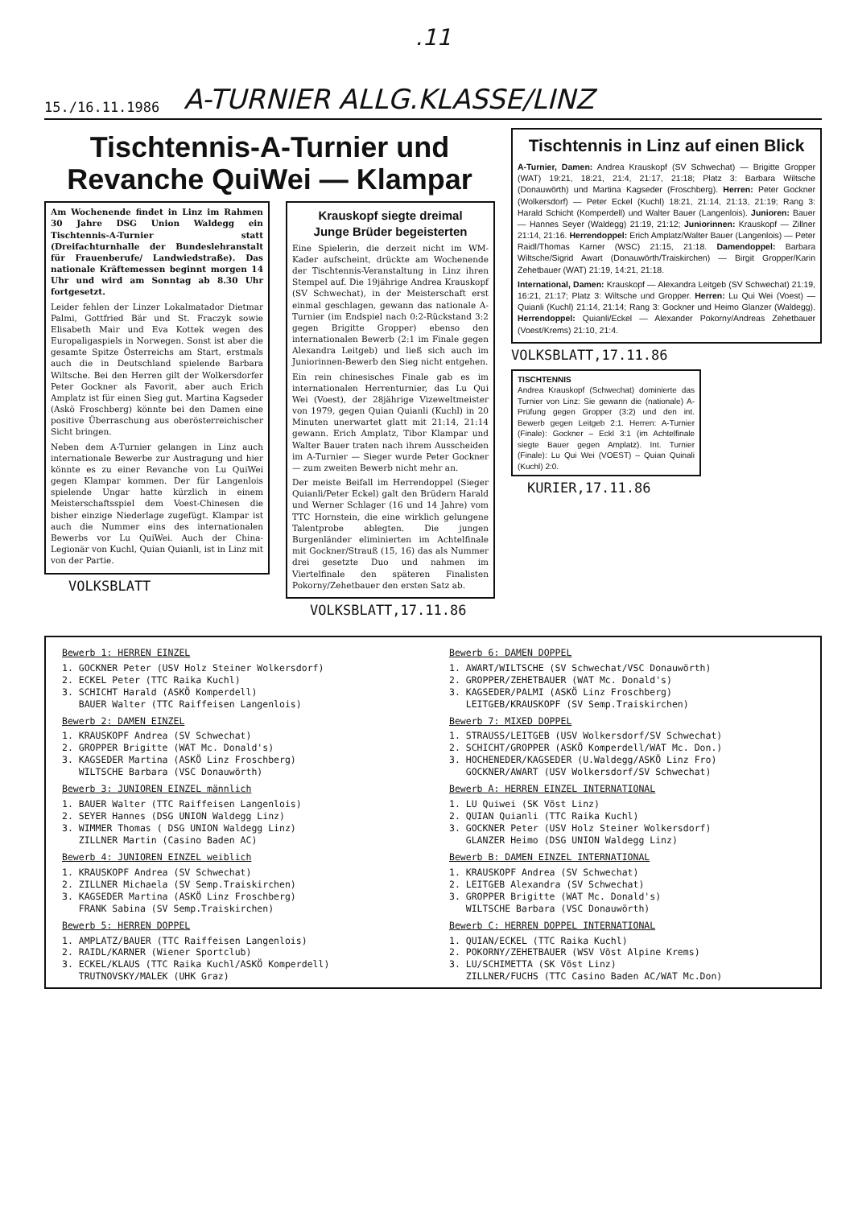.11
15./16.11.1986 A-TURNIER ALLG.KLASSE/LINZ
Tischtennis-A-Turnier und Revanche QuiWei — Klampar
Am Wochenende findet in Linz im Rahmen 30 Jahre DSG Union Waldegg ein Tischtennis-A-Turnier statt (Dreifachturnhalle der Bundeslehranstalt für Frauenberufe/ Landwiedstraße). Das nationale Kräftemessen beginnt morgen 14 Uhr und wird am Sonntag ab 8.30 Uhr fortgesetzt.
Leider fehlen der Linzer Lokalmatador Dietmar Palmi, Gottfried Bär und St. Fraczyk sowie Elisabeth Mair und Eva Kottek wegen des Europaligaspiels in Norwegen. Sonst ist aber die gesamte Spitze Österreichs am Start, erstmals auch die in Deutschland spielende Barbara Wiltsche. Bei den Herren gilt der Wolkersdorfer Peter Gockner als Favorit, aber auch Erich Amplatz ist für einen Sieg gut. Martina Kagseder (Askö Froschberg) könnte bei den Damen eine positive Überraschung aus oberösterreichischer Sicht bringen.
Neben dem A-Turnier gelangen in Linz auch internationale Bewerbe zur Austragung und hier könnte es zu einer Revanche von Lu QuiWei gegen Klampar kommen. Der für Langenlois spielende Ungar hatte kürzlich in einem Meisterschaftsspiel dem Voest-Chinesen die bisher einzige Niederlage zugefügt. Klampar ist auch die Nummer eins des internationalen Bewerbs vor Lu QuiWei. Auch der China-Legionär von Kuchl, Quian Quianli, ist in Linz mit von der Partie.
VOLKSBLATT
Krauskopf siegte dreimal
Junge Brüder begeisterten
Eine Spielerin, die derzeit nicht im WM-Kader aufscheint, drückte am Wochenende der Tischtennis-Veranstaltung in Linz ihren Stempel auf. Die 19jährige Andrea Krauskopf (SV Schwechat), in der Meisterschaft erst einmal geschlagen, gewann das nationale A-Turnier (im Endspiel nach 0:2-Rückstand 3:2 gegen Brigitte Gropper) ebenso den internationalen Bewerb (2:1 im Finale gegen Alexandra Leitgeb) und ließ sich auch im Juniorinnen-Bewerb den Sieg nicht entgehen.
Ein rein chinesisches Finale gab es im internationalen Herrenturnier, das Lu Qui Wei (Voest), der 28jährige Vizeweltmeister von 1979, gegen Quian Quianli (Kuchl) in 20 Minuten unerwartet glatt mit 21:14, 21:14 gewann. Erich Amplatz, Tibor Klampar und Walter Bauer traten nach ihrem Ausscheiden im A-Turnier — Sieger wurde Peter Gockner — zum zweiten Bewerb nicht mehr an.
Der meiste Beifall im Herrendoppel (Sieger Quianli/Peter Eckel) galt den Brüdern Harald und Werner Schlager (16 und 14 Jahre) vom TTC Hornstein, die eine wirklich gelungene Talentprobe ablegten. Die jungen Burgenländer eliminierten im Achtelfinale mit Gockner/Strauß (15, 16) das als Nummer drei gesetzte Duo und nahmen im Viertelfinale den späteren Finalisten Pokorny/Zehetbauer den ersten Satz ab.
VOLKSBLATT,17.11.86
Tischtennis in Linz auf einen Blick
A-Turnier, Damen: Andrea Krauskopf (SV Schwechat) — Brigitte Gropper (WAT) 19:21, 18:21, 21:4, 21:17, 21:18; Platz 3: Barbara Wiltsche (Donauwörth) und Martina Kagseder (Froschberg). Herren: Peter Gockner (Wolkersdorf) — Peter Eckel (Kuchl) 18:21, 21:14, 21:13, 21:19; Rang 3: Harald Schicht (Komperdell) und Walter Bauer (Langenlois). Junioren: Bauer — Hannes Seyer (Waldegg) 21:19, 21:12; Juniorinnen: Krauskopf — Zillner 21:14, 21:16. Herrendoppel: Erich Amplatz/Walter Bauer (Langenlois) — Peter Raidl/Thomas Karner (WSC) 21:15, 21:18. Damendoppel: Barbara Wiltsche/Sigrid Awart (Donauwörth/Traiskirchen) — Birgit Gropper/Karin Zehetbauer (WAT) 21:19, 14:21, 21:18.
International, Damen: Krauskopf — Alexandra Leitgeb (SV Schwechat) 21:19, 16:21, 21:17; Platz 3: Wiltsche und Gropper. Herren: Lu Qui Wei (Voest) — Quianli (Kuchl) 21:14, 21:14; Rang 3: Gockner und Heimo Glanzer (Waldegg). Herrendoppel: Quianli/Eckel — Alexander Pokorny/Andreas Zehetbauer (Voest/Krems) 21:10, 21:4.
VOLKSBLATT,17.11.86
TISCHTENNIS
Andrea Krauskopf (Schwechat) dominierte das Turnier von Linz: Sie gewann die (nationale) A-Prüfung gegen Gropper (3:2) und den int. Bewerb gegen Leitgeb 2:1. Herren: A-Turnier (Finale): Gockner – Eckl 3:1 (im Achtelfinale siegte Bauer gegen Amplatz). Int. Turnier (Finale): Lu Qui Wei (VOEST) – Quian Quinali (Kuchl) 2:0.
KURIER,17.11.86
Bewerb 1: HERREN EINZEL
1. GOCKNER Peter (USV Holz Steiner Wolkersdorf)
2. ECKEL Peter (TTC Raika Kuchl)
3. SCHICHT Harald (ASKÖ Komperdell)
BAUER Walter (TTC Raiffeisen Langenlois)
Bewerb 2: DAMEN EINZEL
1. KRAUSKOPF Andrea (SV Schwechat)
2. GROPPER Brigitte (WAT Mc. Donald's)
3. KAGSEDER Martina (ASKÖ Linz Froschberg)
WILTSCHE Barbara (VSC Donauwörth)
Bewerb 3: JUNIOREN EINZEL männlich
1. BAUER Walter (TTC Raiffeisen Langenlois)
2. SEYER Hannes (DSG UNION Waldegg Linz)
3. WIMMER Thomas ( DSG UNION Waldegg Linz)
ZILLNER Martin (Casino Baden AC)
Bewerb 4: JUNIOREN EINZEL weiblich
1. KRAUSKOPF Andrea (SV Schwechat)
2. ZILLNER Michaela (SV Semp.Traiskirchen)
3. KAGSEDER Martina (ASKÖ Linz Froschberg)
FRANK Sabina (SV Semp.Traiskirchen)
Bewerb 5: HERREN DOPPEL
1. AMPLATZ/BAUER (TTC Raiffeisen Langenlois)
2. RAIDL/KARNER (Wiener Sportclub)
3. ECKEL/KLAUS (TTC Raika Kuchl/ASKÖ Komperdell)
TRUTNOVSKY/MALEK (UHK Graz)
Bewerb 6: DAMEN DOPPEL
1. AWART/WILTSCHE (SV Schwechat/VSC Donauwörth)
2. GROPPER/ZEHETBAUER (WAT Mc. Donald's)
3. KAGSEDER/PALMI (ASKÖ Linz Froschberg)
LEITGEB/KRAUSKOPF (SV Semp.Traiskirchen)
Bewerb 7: MIXED DOPPEL
1. STRAUSS/LEITGEB (USV Wolkersdorf/SV Schwechat)
2. SCHICHT/GROPPER (ASKÖ Komperdell/WAT Mc. Don.)
3. HOCHENEDER/KAGSEDER (U.Waldegg/ASKÖ Linz Fro)
GOCKNER/AWART (USV Wolkersdorf/SV Schwechat)
Bewerb A: HERREN EINZEL INTERNATIONAL
1. LU Quiwei (SK Vöst Linz)
2. QUIAN Quianli (TTC Raika Kuchl)
3. GOCKNER Peter (USV Holz Steiner Wolkersdorf)
GLANZER Heimo (DSG UNION Waldegg Linz)
Bewerb B: DAMEN EINZEL INTERNATIONAL
1. KRAUSKOPF Andrea (SV Schwechat)
2. LEITGEB Alexandra (SV Schwechat)
3. GROPPER Brigitte (WAT Mc. Donald's)
WILTSCHE Barbara (VSC Donauwörth)
Bewerb C: HERREN DOPPEL INTERNATIONAL
1. QUIAN/ECKEL (TTC Raika Kuchl)
2. POKORNY/ZEHETBAUER (WSV Vöst Alpine Krems)
3. LU/SCHIMETTA (SK Vöst Linz)
ZILLNER/FUCHS (TTC Casino Baden AC/WAT Mc.Don)